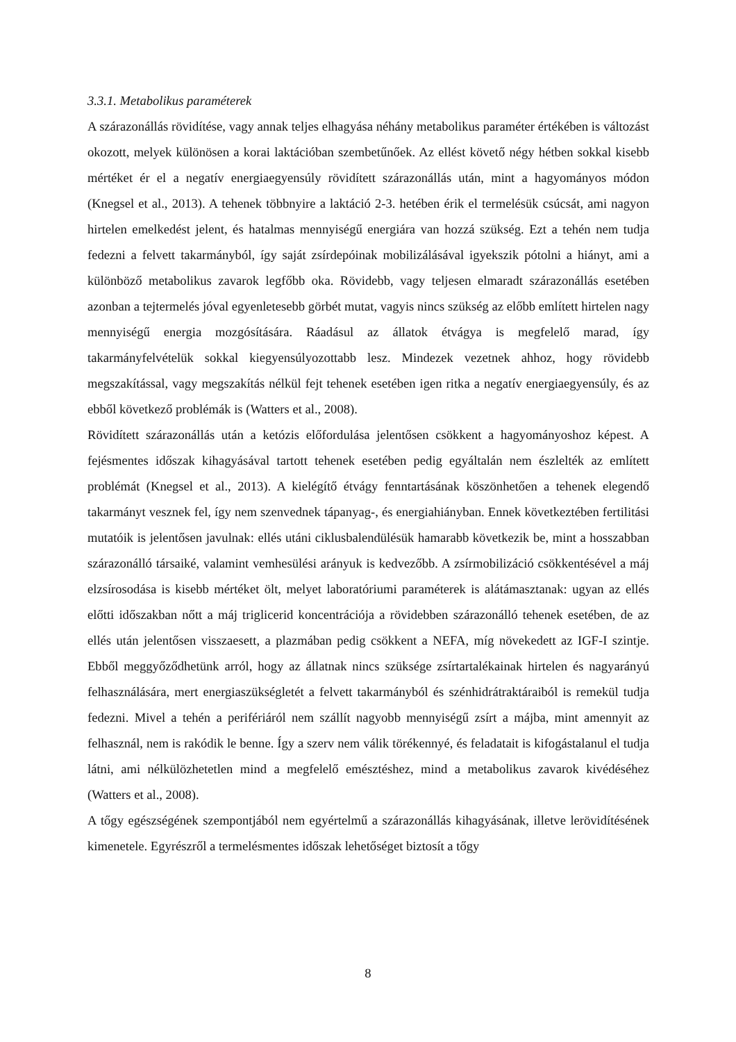3.3.1. Metabolikus paraméterek
A szárazonállás rövidítése, vagy annak teljes elhagyása néhány metabolikus paraméter értékében is változást okozott, melyek különösen a korai laktációban szembetűnőek. Az ellést követő négy hétben sokkal kisebb mértéket ér el a negatív energiaegyensúly rövidített szárazonállás után, mint a hagyományos módon (Knegsel et al., 2013). A tehenek többnyire a laktáció 2-3. hetében érik el termelésük csúcsát, ami nagyon hirtelen emelkedést jelent, és hatalmas mennyiségű energiára van hozzá szükség. Ezt a tehén nem tudja fedezni a felvett takarmányból, így saját zsírdepóinak mobilizálásával igyekszik pótolni a hiányt, ami a különböző metabolikus zavarok legfőbb oka. Rövidebb, vagy teljesen elmaradt szárazonállás esetében azonban a tejtermelés jóval egyenletesebb görbét mutat, vagyis nincs szükség az előbb említett hirtelen nagy mennyiségű energia mozgósítására. Ráadásul az állatok étvágya is megfelelő marad, így takarmányfelvételük sokkal kiegyensúlyozottabb lesz. Mindezek vezetnek ahhoz, hogy rövidebb megszakítással, vagy megszakítás nélkül fejt tehenek esetében igen ritka a negatív energiaegyensúly, és az ebből következő problémák is (Watters et al., 2008).
Rövidített szárazonállás után a ketózis előfordulása jelentősen csökkent a hagyományoshoz képest. A fejésmentes időszak kihagyásával tartott tehenek esetében pedig egyáltalán nem észlelték az említett problémát (Knegsel et al., 2013). A kielégítő étvágy fenntartásának köszönhetően a tehenek elegendő takarmányt vesznek fel, így nem szenvednek tápanyag-, és energiahiányban. Ennek következtében fertilitási mutatóik is jelentősen javulnak: ellés utáni ciklusbalendülésük hamarabb következik be, mint a hosszabban szárazonálló társaiké, valamint vemhesülési arányuk is kedvezőbb. A zsírmobilizáció csökkentésével a máj elzsírosodása is kisebb mértéket ölt, melyet laboratóriumi paraméterek is alátámasztanak: ugyan az ellés előtti időszakban nőtt a máj triglicerid koncentrációja a rövidebben szárazonálló tehenek esetében, de az ellés után jelentősen visszaesett, a plazmában pedig csökkent a NEFA, míg növekedett az IGF-I szintje. Ebből meggyőződhetünk arról, hogy az állatnak nincs szüksége zsírtartalékainak hirtelen és nagyarányú felhasználására, mert energiaszükségletét a felvett takarmányból és szénhidrátraktáraiból is remekül tudja fedezni. Mivel a tehén a perifériáról nem szállít nagyobb mennyiségű zsírt a májba, mint amennyit az felhasznál, nem is rakódik le benne. Így a szerv nem válik törékennyé, és feladatait is kifogástalanul el tudja látni, ami nélkülözhetetlen mind a megfelelő emésztéshez, mind a metabolikus zavarok kivédéséhez (Watters et al., 2008).
A tőgy egészségének szempontjából nem egyértelmű a szárazonállás kihagyásának, illetve lerövidítésének kimenetele. Egyrészről a termelésmentes időszak lehetőséget biztosít a tőgy
8